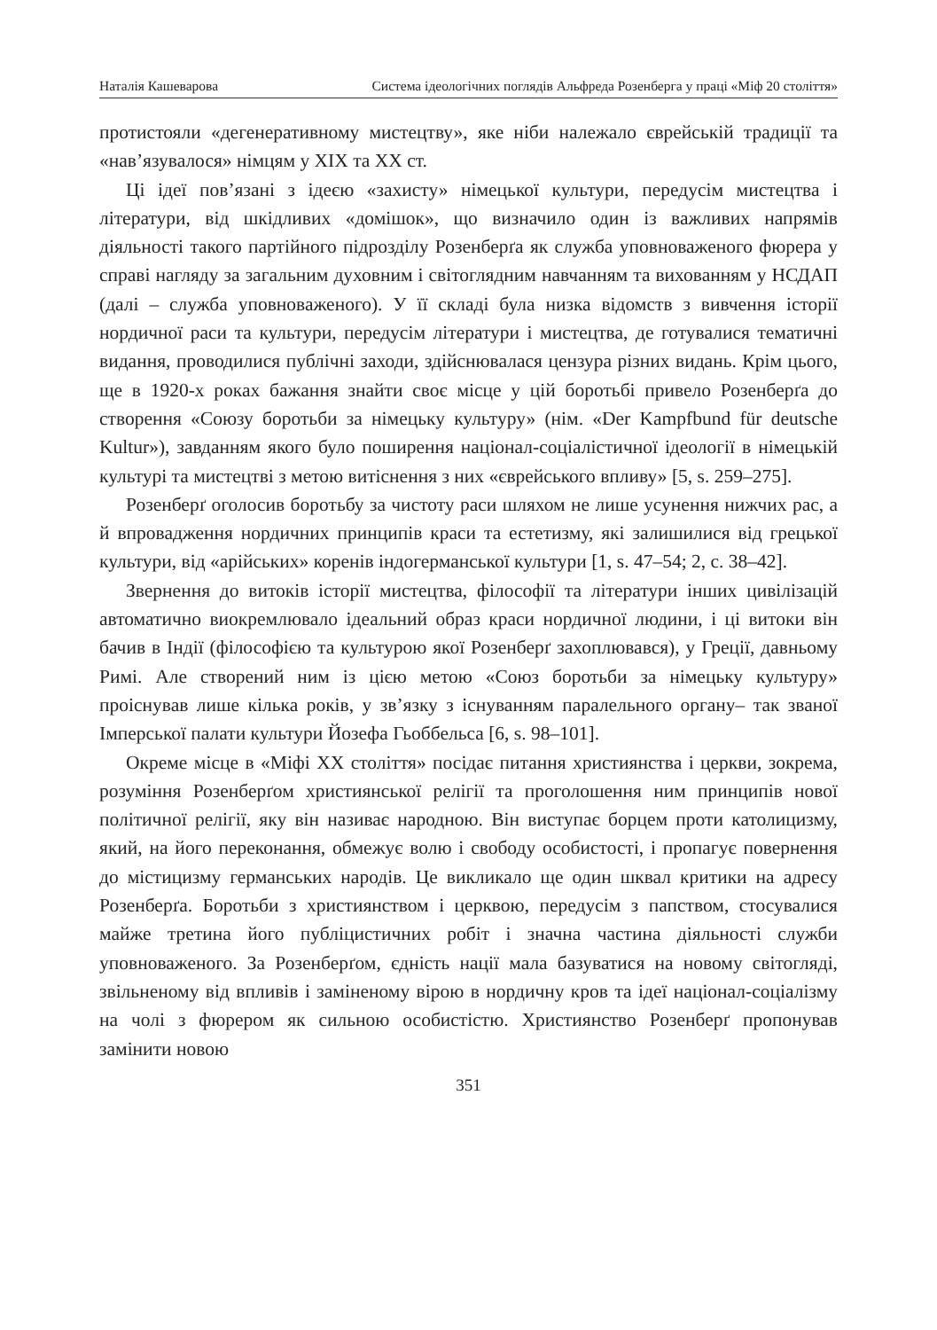Наталія Кашеварова Система ідеологічних поглядів Альфреда Розенберга у праці «Міф 20 століття»
протистояли «дегенеративному мистецтву», яке ніби належало єврейській традиції та «нав’язувалося» німцям у XIX та XX ст.
Ці ідеї пов’язані з ідеєю «захисту» німецької культури, передусім мистецтва і літератури, від шкідливих «домішок», що визначило один із важливих напрямів діяльності такого партійного підрозділу Розенберґа як служба уповноваженого фюрера у справі нагляду за загальним духовним і світоглядним навчанням та вихованням у НСДАП (далі – служба уповноваженого). У її складі була низка відомств з вивчення історії нордичної раси та культури, передусім літератури і мистецтва, де готувалися тематичні видання, проводилися публічні заходи, здійснювалася цензура різних видань. Крім цього, ще в 1920-х роках бажання знайти своє місце у цій боротьбі привело Розенберґа до створення «Союзу боротьби за німецьку культуру» (нім. «Der Kampfbund für deutsche Kultur»), завданням якого було поширення націонал-соціалістичної ідеології в німецькій культурі та мистецтві з метою витіснення з них «єврейського впливу» [5, s. 259–275].
Розенберґ оголосив боротьбу за чистоту раси шляхом не лише усунення нижчих рас, а й впровадження нордичних принципів краси та естетизму, які залишилися від грецької культури, від «арійських» коренів індогерманської культури [1, s. 47–54; 2, с. 38–42].
Звернення до витоків історії мистецтва, філософії та літератури інших цивілізацій автоматично виокремлювало ідеальний образ краси нордичної людини, і ці витоки він бачив в Індії (філософією та культурою якої Розенберґ захоплювався), у Греції, давньому Римі. Але створений ним із цією метою «Союз боротьби за німецьку культуру» проіснував лише кілька років, у зв’язку з існуванням паралельного органу– так званої Імперської палати культури Йозефа Гьоббельса [6, s. 98–101].
Окреме місце в «Міфі XX століття» посідає питання християнства і церкви, зокрема, розуміння Розенберґом християнської релігії та проголошення ним принципів нової політичної релігії, яку він називає народною. Він виступає борцем проти католицизму, який, на його переконання, обмежує волю і свободу особистості, і пропагує повернення до містицизму германських народів. Це викликало ще один шквал критики на адресу Розенберґа. Боротьби з християнством і церквою, передусім з папством, стосувалися майже третина його публіцистичних робіт і значна частина діяльності служби уповноваженого. За Розенберґом, єдність нації мала базуватися на новому світогляді, звільненому від впливів і заміненому вірою в нордичну кров та ідеї націонал-соціалізму на чолі з фюрером як сильною особистістю. Християнство Розенберґ пропонував замінити новою
351